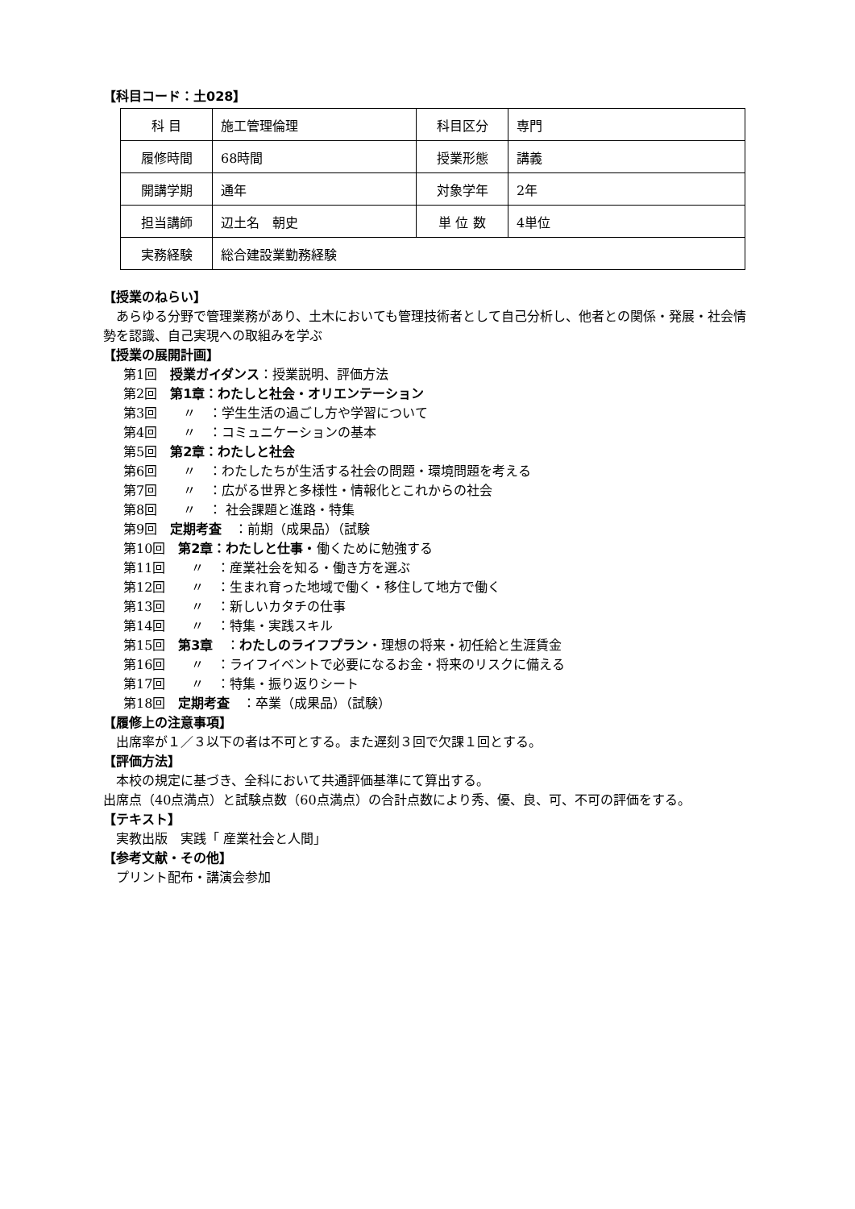【科目コード：土028】
| 科 目 | 施工管理倫理 | 科目区分 | 専門 |
| 履修時間 | 68時間 | 授業形態 | 講義 |
| 開講学期 | 通年 | 対象学年 | 2年 |
| 担当講師 | 辺土名 朝史 | 単 位 数 | 4単位 |
| 実務経験 | 総合建設業勤務経験 | | |
【授業のねらい】
　あらゆる分野で管理業務があり、土木においても管理技術者として自己分析し、他者との関係・発展・社会情勢を認識、自己実現への取組みを学ぶ
【授業の展開計画】
第1回　授業ガイダンス：授業説明、評価方法
第2回　第1章：わたしと社会・オリエンテーション
第3回　　〃　：学生生活の過ごし方や学習について
第4回　　〃　：コミュニケーションの基本
第5回　第2章：わたしと社会
第6回　　〃　：わたしたちが生活する社会の問題・環境問題を考える
第7回　　〃　：広がる世界と多様性・情報化とこれからの社会
第8回　　〃　： 社会課題と進路・特集
第9回　定期考査　：前期（成果品）（試験
第10回　第2章：わたしと仕事・働くために勉強する
第11回　　〃　：産業社会を知る・働き方を選ぶ
第12回　　〃　：生まれ育った地域で働く・移住して地方で働く
第13回　　〃　：新しいカタチの仕事
第14回　　〃　：特集・実践スキル
第15回　第3章　：わたしのライフプラン・理想の将来・初任給と生涯賃金
第16回　　〃　：ライフイベントで必要になるお金・将来のリスクに備える
第17回　　〃　：特集・振り返りシート
第18回　定期考査　：卒業（成果品）（試験）
【履修上の注意事項】
　出席率が１／３以下の者は不可とする。また遅刻３回で欠課１回とする。
【評価方法】
　本校の規定に基づき、全科において共通評価基準にて算出する。
出席点（40点満点）と試験点数（60点満点）の合計点数により秀、優、良、可、不可の評価をする。
【テキスト】
　実教出版　実践「 産業社会と人間」
【参考文献・その他】
　プリント配布・講演会参加